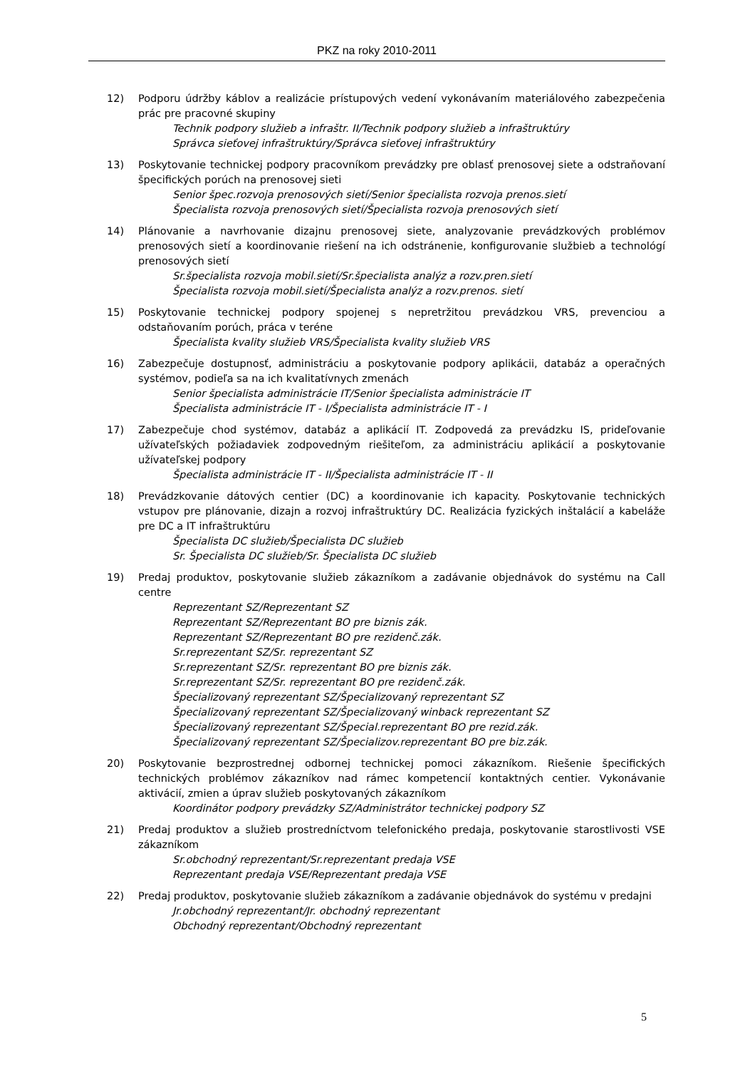PKZ na roky 2010-2011
12) Podporu údržby káblov a realizácie prístupových vedení vykonávaním materiálového zabezpečenia prác pre pracovné skupiny
Technik podpory služieb a infraštr. II/Technik podpory služieb a infraštruktúry
Správca sieťovej infraštruktúry/Správca sieťovej infraštruktúry
13) Poskytovanie technickej podpory pracovníkom prevádzky pre oblasť prenosovej siete a odstraňovaní špecifických porúch na prenosovej sieti
Senior špec.rozvoja prenosových sietí/Senior špecialista rozvoja prenos.sietí
Špecialista rozvoja prenosových sietí/Špecialista rozvoja prenosových sietí
14) Plánovanie a navrhovanie dizajnu prenosovej siete, analyzovanie prevádzkových problémov prenosových sietí a koordinovanie riešení na ich odstránenie, konfigurovanie službieb a technológí prenosových sietí
Sr.špecialista rozvoja mobil.sietí/Sr.špecialista analýz a rozv.pren.sietí
Špecialista rozvoja mobil.sietí/Špecialista analýz a rozv.prenos. sietí
15) Poskytovanie technickej podpory spojenej s nepretržitou prevádzkou VRS, prevenciou a odstaňovaním porúch, práca v teréne
Špecialista kvality služieb VRS/Špecialista kvality služieb VRS
16) Zabezpečuje dostupnosť, administráciu a poskytovanie podpory aplikácii, databáz a operačných systémov, podieľa sa na ich kvalitatívnych zmenách
Senior špecialista administrácie IT/Senior špecialista administrácie IT
Špecialista administrácie IT - I/Špecialista administrácie IT - I
17) Zabezpečuje chod systémov, databáz a aplikácií IT. Zodpovedá za prevádzku IS, prideľovanie užívateľských požiadaviek zodpovedným riešiteľom, za administráciu aplikácií a poskytovanie užívateľskej podpory
Špecialista administrácie IT - II/Špecialista administrácie IT - II
18) Prevádzkovanie dátových centier (DC) a koordinovanie ich kapacity. Poskytovanie technických vstupov pre plánovanie, dizajn a rozvoj infraštruktúry DC. Realizácia fyzických inštalácií a kabeláže pre DC a IT infraštruktúru
Špecialista DC služieb/Špecialista DC služieb
Sr. Špecialista DC služieb/Sr. Špecialista DC služieb
19) Predaj produktov, poskytovanie služieb zákazníkom a zadávanie objednávok do systému na Call centre
Reprezentant SZ/Reprezentant SZ
Reprezentant SZ/Reprezentant BO pre biznis zák.
Reprezentant SZ/Reprezentant BO pre rezidenč.zák.
Sr.reprezentant SZ/Sr. reprezentant SZ
Sr.reprezentant SZ/Sr. reprezentant BO pre biznis zák.
Sr.reprezentant SZ/Sr. reprezentant BO pre rezidenč.zák.
Špecializovaný reprezentant SZ/Špecializovaný reprezentant SZ
Špecializovaný reprezentant SZ/Špecializovaný winback reprezentant SZ
Špecializovaný reprezentant SZ/Špecial.reprezentant BO pre rezid.zák.
Špecializovaný reprezentant SZ/Špecializov.reprezentant BO pre biz.zák.
20) Poskytovanie bezprostrednej odbornej technickej pomoci zákazníkom. Riešenie špecifických technických problémov zákazníkov nad rámec kompetencií kontaktných centier. Vykonávanie aktivácií, zmien a úprav služieb poskytovaných zákazníkom
Koordinátor podpory prevádzky SZ/Administrátor technickej podpory SZ
21) Predaj produktov a služieb prostredníctvom telefonického predaja, poskytovanie starostlivosti VSE zákazníkom
Sr.obchodný reprezentant/Sr.reprezentant predaja VSE
Reprezentant predaja VSE/Reprezentant predaja VSE
22) Predaj produktov, poskytovanie služieb zákazníkom a zadávanie objednávok do systému v predajni
Jr.obchodný reprezentant/Jr. obchodný reprezentant
Obchodný reprezentant/Obchodný reprezentant
5